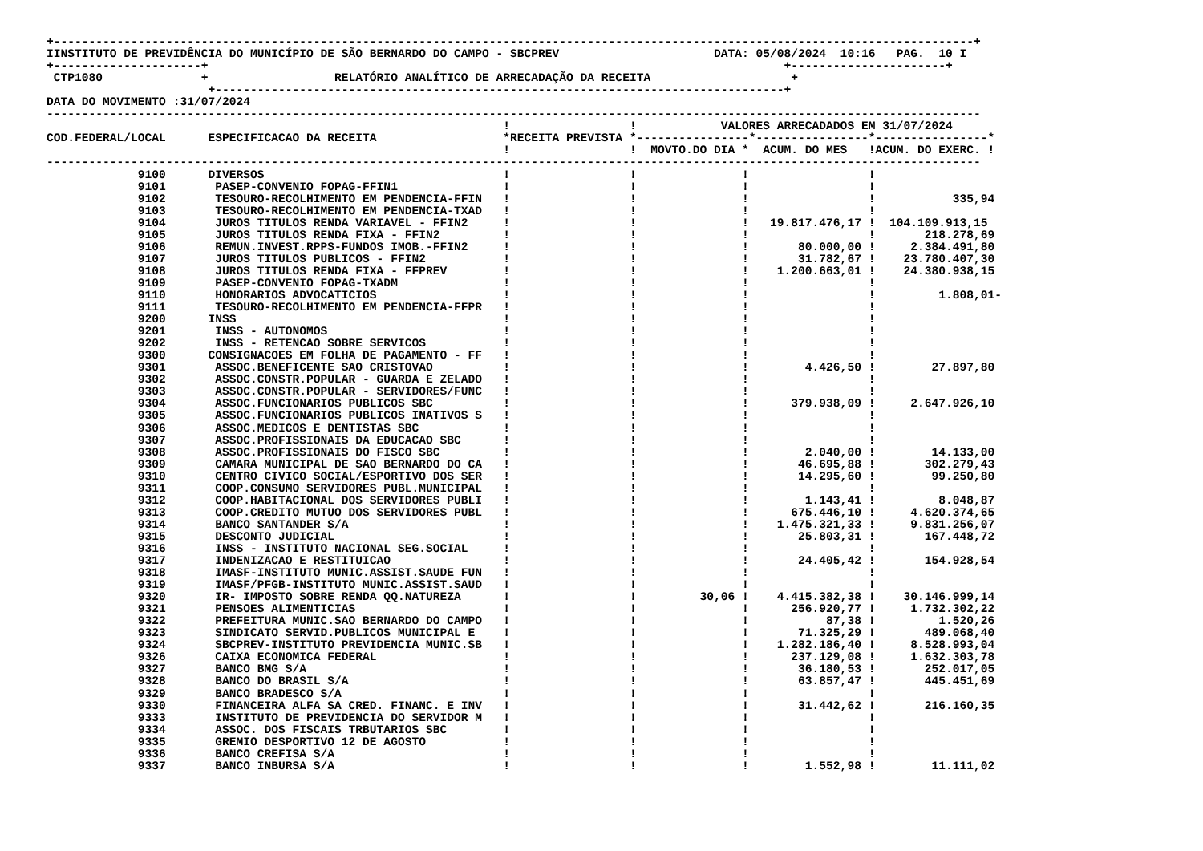+-----------------------------------------------------------------------------------------------------------------------------------+
IINSTITUTO DE PREVIDÊNCIA DO MUNICÍPIO DE SÃO BERNARDO DO CAMPO - SBCPREV                      DATA: 05/08/2024  10:16   PAG.  10 I
+---------------------+                                                                                  +----------------------+
 CTP1080              +                  RELATÓRIO ANALÍTICO DE ARRECADAÇÃO DA RECEITA                    +
                       +---------------------------------------------------------------------------------+
DATA DO MOVIMENTO :31/07/2024
-------------------------------------------------------------------------------------------------------------------------------------
                                                                 !                 !            VALORES ARRECADADOS EM 31/07/2024
COD.FEDERAL/LOCAL      ESPECIFICACAO DA RECEITA                  *RECEITA PREVISTA *----------------*----------------*----------------*
                                                                 !                 !  MOVTO.DO DIA *  ACUM. DO MES   !ACUM. DO EXERC. !
-------------------------------------------------------------------------------------------------------------------------------------
             9100      DIVERSOS                                  !                 !               !                 !
             9101       PASEP-CONVENIO FOPAG-FFIN1               !                 !               !                 !
             9102       TESOURO-RECOLHIMENTO EM PENDENCIA-FFIN   !                 !               !                 !           335,94
             9103       TESOURO-RECOLHIMENTO EM PENDENCIA-TXAD   !                 !               !                 !
             9104       JUROS TITULOS RENDA VARIAVEL - FFIN2     !                 !               !   19.817.476,17 !  104.109.913,15
             9105       JUROS TITULOS RENDA FIXA - FFIN2         !                 !               !                 !       218.278,69
             9106       REMUN.INVEST.RPPS-FUNDOS IMOB.-FFIN2     !                 !               !       80.000,00 !     2.384.491,80
             9107       JUROS TITULOS PUBLICOS - FFIN2           !                 !               !       31.782,67 !    23.780.407,30
             9108       JUROS TITULOS RENDA FIXA - FFPREV        !                 !               !    1.200.663,01 !    24.380.938,15
             9109       PASEP-CONVENIO FOPAG-TXADM               !                 !               !                 !
             9110       HONORARIOS ADVOCATICIOS                  !                 !               !                 !         1.808,01-
             9111       TESOURO-RECOLHIMENTO EM PENDENCIA-FFPR   !                 !               !                 !
             9200      INSS                                      !                 !               !                 !
             9201       INSS - AUTONOMOS                         !                 !               !                 !
             9202       INSS - RETENCAO SOBRE SERVICOS           !                 !               !                 !
             9300      CONSIGNACOES EM FOLHA DE PAGAMENTO - FF   !                 !               !                 !
             9301       ASSOC.BENEFICENTE SAO CRISTOVAO          !                 !               !        4.426,50 !        27.897,80
             9302       ASSOC.CONSTR.POPULAR - GUARDA E ZELADO   !                 !               !                 !
             9303       ASSOC.CONSTR.POPULAR - SERVIDORES/FUNC   !                 !               !                 !
             9304       ASSOC.FUNCIONARIOS PUBLICOS SBC          !                 !               !      379.938,09 !     2.647.926,10
             9305       ASSOC.FUNCIONARIOS PUBLICOS INATIVOS S   !                 !               !                 !
             9306       ASSOC.MEDICOS E DENTISTAS SBC            !                 !               !                 !
             9307       ASSOC.PROFISSIONAIS DA EDUCACAO SBC      !                 !               !                 !
             9308       ASSOC.PROFISSIONAIS DO FISCO SBC         !                 !               !        2.040,00 !        14.133,00
             9309       CAMARA MUNICIPAL DE SAO BERNARDO DO CA   !                 !               !       46.695,88 !       302.279,43
             9310       CENTRO CIVICO SOCIAL/ESPORTIVO DOS SER   !                 !               !       14.295,60 !        99.250,80
             9311       COOP.CONSUMO SERVIDORES PUBL.MUNICIPAL   !                 !               !                 !
             9312       COOP.HABITACIONAL DOS SERVIDORES PUBLI   !                 !               !        1.143,41 !         8.048,87
             9313       COOP.CREDITO MUTUO DOS SERVIDORES PUBL   !                 !               !      675.446,10 !     4.620.374,65
             9314       BANCO SANTANDER S/A                      !                 !               !    1.475.321,33 !     9.831.256,07
             9315       DESCONTO JUDICIAL                        !                 !               !       25.803,31 !       167.448,72
             9316       INSS - INSTITUTO NACIONAL SEG.SOCIAL     !                 !               !                 !
             9317       INDENIZACAO E RESTITUICAO                !                 !               !       24.405,42 !       154.928,54
             9318       IMASF-INSTITUTO MUNIC.ASSIST.SAUDE FUN   !                 !               !                 !
             9319       IMASF/PFGB-INSTITUTO MUNIC.ASSIST.SAUD   !                 !               !                 !
             9320       IR- IMPOSTO SOBRE RENDA QQ.NATUREZA      !                 !         30,06 !    4.415.382,38 !    30.146.999,14
             9321       PENSOES ALIMENTICIAS                     !                 !               !      256.920,77 !     1.732.302,22
             9322       PREFEITURA MUNIC.SAO BERNARDO DO CAMPO   !                 !               !           87,38 !         1.520,26
             9323       SINDICATO SERVID.PUBLICOS MUNICIPAL E    !                 !               !       71.325,29 !       489.068,40
             9324       SBCPREV-INSTITUTO PREVIDENCIA MUNIC.SB   !                 !               !    1.282.186,40 !     8.528.993,04
             9326       CAIXA ECONOMICA FEDERAL                  !                 !               !      237.129,08 !     1.632.303,78
             9327       BANCO BMG S/A                            !                 !               !       36.180,53 !       252.017,05
             9328       BANCO DO BRASIL S/A                      !                 !               !       63.857,47 !       445.451,69
             9329       BANCO BRADESCO S/A                       !                 !               !                 !
             9330       FINANCEIRA ALFA SA CRED. FINANC. E INV   !                 !               !       31.442,62 !       216.160,35
             9333       INSTITUTO DE PREVIDENCIA DO SERVIDOR M   !                 !               !                 !
             9334       ASSOC. DOS FISCAIS TRBUTARIOS SBC        !                 !               !                 !
             9335       GREMIO DESPORTIVO 12 DE AGOSTO           !                 !               !                 !
             9336       BANCO CREFISA S/A                        !                 !               !                 !
             9337       BANCO INBURSA S/A                        !                 !               !        1.552,98 !        11.111,02